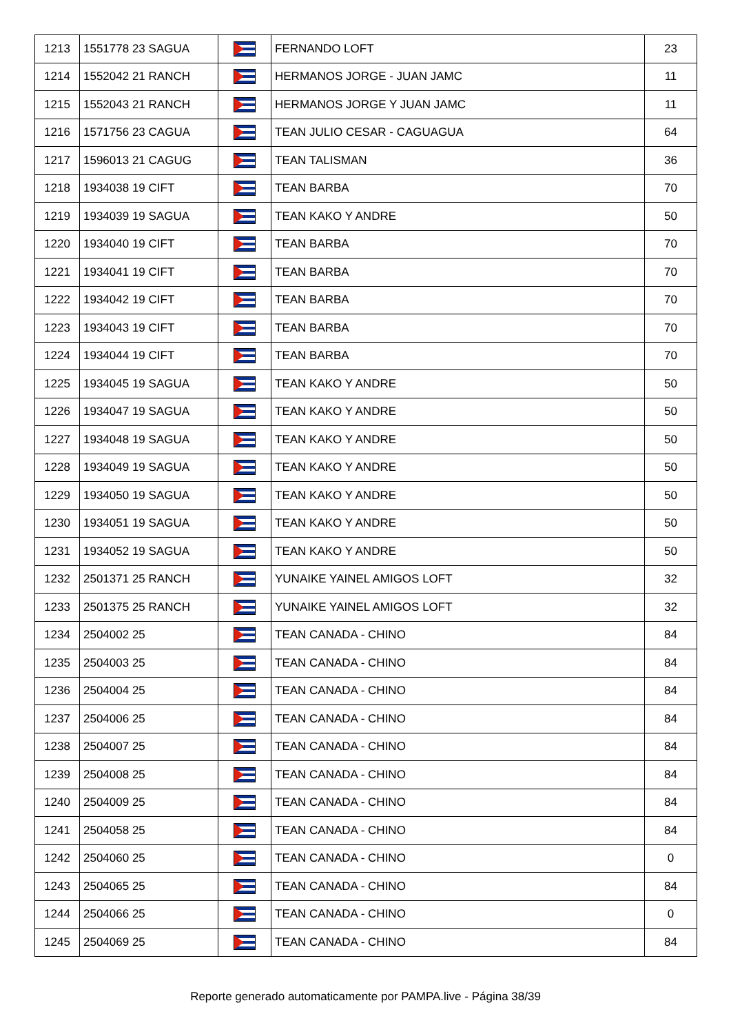| 1213 | 1551778 23 SAGUA | | FERNANDO LOFT | 23 |
| 1214 | 1552042 21 RANCH | | HERMANOS JORGE - JUAN JAMC | 11 |
| 1215 | 1552043 21 RANCH | | HERMANOS JORGE Y JUAN JAMC | 11 |
| 1216 | 1571756 23 CAGUA | | TEAN JULIO CESAR - CAGUAGUA | 64 |
| 1217 | 1596013 21 CAGUG | | TEAN TALISMAN | 36 |
| 1218 | 1934038 19 CIFT | | TEAN BARBA | 70 |
| 1219 | 1934039 19 SAGUA | | TEAN KAKO Y ANDRE | 50 |
| 1220 | 1934040 19 CIFT | | TEAN BARBA | 70 |
| 1221 | 1934041 19 CIFT | | TEAN BARBA | 70 |
| 1222 | 1934042 19 CIFT | | TEAN BARBA | 70 |
| 1223 | 1934043 19 CIFT | | TEAN BARBA | 70 |
| 1224 | 1934044 19 CIFT | | TEAN BARBA | 70 |
| 1225 | 1934045 19 SAGUA | | TEAN KAKO Y ANDRE | 50 |
| 1226 | 1934047 19 SAGUA | | TEAN KAKO Y ANDRE | 50 |
| 1227 | 1934048 19 SAGUA | | TEAN KAKO Y ANDRE | 50 |
| 1228 | 1934049 19 SAGUA | | TEAN KAKO Y ANDRE | 50 |
| 1229 | 1934050 19 SAGUA | | TEAN KAKO Y ANDRE | 50 |
| 1230 | 1934051 19 SAGUA | | TEAN KAKO Y ANDRE | 50 |
| 1231 | 1934052 19 SAGUA | | TEAN KAKO Y ANDRE | 50 |
| 1232 | 2501371 25 RANCH | | YUNAIKE YAINEL AMIGOS LOFT | 32 |
| 1233 | 2501375 25 RANCH | | YUNAIKE YAINEL AMIGOS LOFT | 32 |
| 1234 | 2504002 25 | | TEAN CANADA - CHINO | 84 |
| 1235 | 2504003 25 | | TEAN CANADA - CHINO | 84 |
| 1236 | 2504004 25 | | TEAN CANADA - CHINO | 84 |
| 1237 | 2504006 25 | | TEAN CANADA - CHINO | 84 |
| 1238 | 2504007 25 | | TEAN CANADA - CHINO | 84 |
| 1239 | 2504008 25 | | TEAN CANADA - CHINO | 84 |
| 1240 | 2504009 25 | | TEAN CANADA - CHINO | 84 |
| 1241 | 2504058 25 | | TEAN CANADA - CHINO | 84 |
| 1242 | 2504060 25 | | TEAN CANADA - CHINO | 0 |
| 1243 | 2504065 25 | | TEAN CANADA - CHINO | 84 |
| 1244 | 2504066 25 | | TEAN CANADA - CHINO | 0 |
| 1245 | 2504069 25 | | TEAN CANADA - CHINO | 84 |
Reporte generado automaticamente por PAMPA.live - Página 38/39